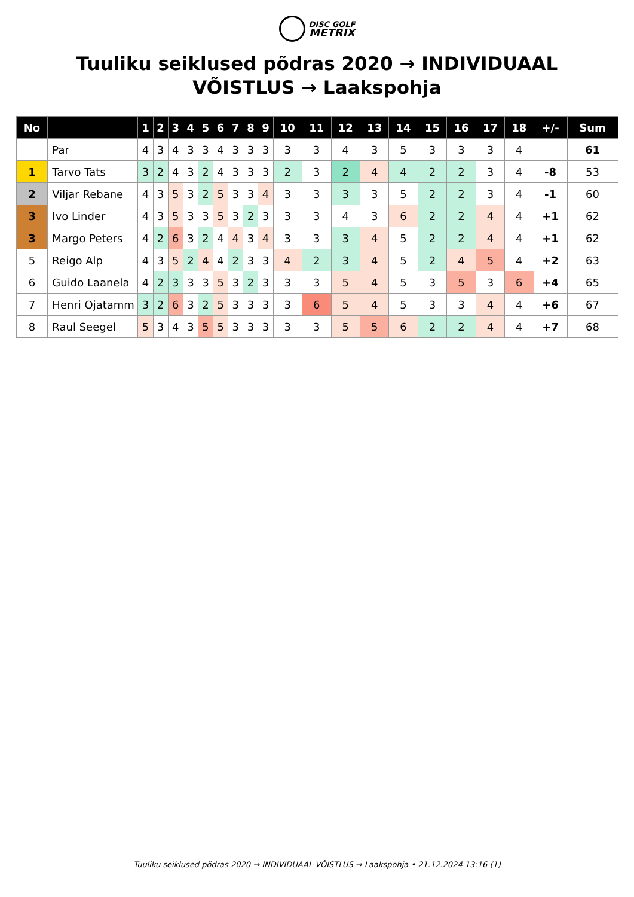DISC GOLF
METRIX
Tuuliku seiklused põdras 2020 → INDIVIDUAAL VÕISTLUS → Laakspohja
| No | | 1 | 2 | 3 | 4 | 5 | 6 | 7 | 8 | 9 | 10 | 11 | 12 | 13 | 14 | 15 | 16 | 17 | 18 | +/- | Sum |
| --- | --- | --- | --- | --- | --- | --- | --- | --- | --- | --- | --- | --- | --- | --- | --- | --- | --- | --- | --- | --- | --- |
| | Par | 4 | 3 | 4 | 3 | 3 | 4 | 3 | 3 | 3 | 3 | 3 | 4 | 3 | 5 | 3 | 3 | 3 | 4 | | 61 |
| 1 | Tarvo Tats | 3 | 2 | 4 | 3 | 2 | 4 | 3 | 3 | 3 | 2 | 3 | 2 | 4 | 4 | 2 | 2 | 3 | 4 | -8 | 53 |
| 2 | Viljar Rebane | 4 | 3 | 5 | 3 | 2 | 5 | 3 | 3 | 4 | 3 | 3 | 3 | 3 | 5 | 2 | 2 | 3 | 4 | -1 | 60 |
| 3 | Ivo Linder | 4 | 3 | 5 | 3 | 3 | 5 | 3 | 2 | 3 | 3 | 3 | 4 | 3 | 6 | 2 | 2 | 4 | 4 | +1 | 62 |
| 3 | Margo Peters | 4 | 2 | 6 | 3 | 2 | 4 | 4 | 3 | 4 | 3 | 3 | 3 | 4 | 5 | 2 | 2 | 4 | 4 | +1 | 62 |
| 5 | Reigo Alp | 4 | 3 | 5 | 2 | 4 | 4 | 2 | 3 | 3 | 4 | 2 | 3 | 4 | 5 | 2 | 4 | 5 | 4 | +2 | 63 |
| 6 | Guido Laanela | 4 | 2 | 3 | 3 | 3 | 5 | 3 | 2 | 3 | 3 | 3 | 5 | 4 | 5 | 3 | 5 | 3 | 6 | +4 | 65 |
| 7 | Henri Ojatamm | 3 | 2 | 6 | 3 | 2 | 5 | 3 | 3 | 3 | 3 | 6 | 5 | 4 | 5 | 3 | 3 | 4 | 4 | +6 | 67 |
| 8 | Raul Seegel | 5 | 3 | 4 | 3 | 5 | 5 | 3 | 3 | 3 | 3 | 3 | 5 | 5 | 6 | 2 | 2 | 4 | 4 | +7 | 68 |
Tuuliku seiklused põdras 2020 → INDIVIDUAAL VÕISTLUS → Laakspohja • 21.12.2024 13:16 (1)